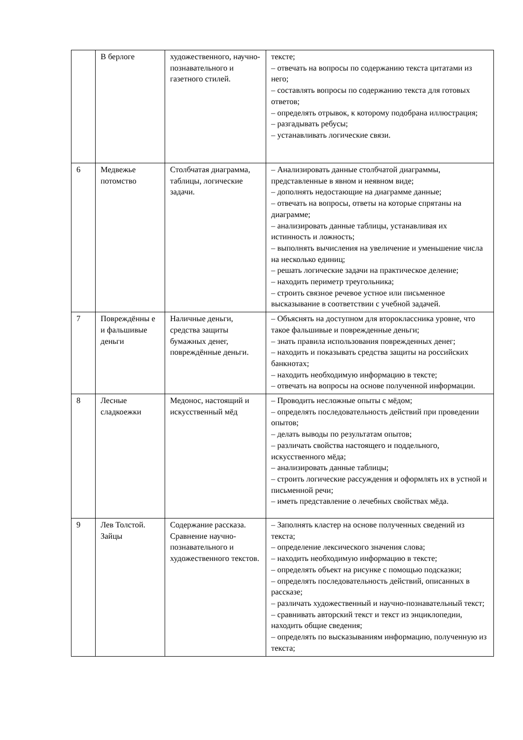| | В берлоге | художественного, научно-познавательного и газетного стилей. | тексте; – отвечать на вопросы по содержанию текста цитатами из него; – составлять вопросы по содержанию текста для готовых ответов; – определять отрывок, к которому подобрана иллюстрация; – разгадывать ребусы; – устанавливать логические связи. |
| 6 | Медвежье потомство | Столбчатая диаграмма, таблицы, логические задачи. | – Анализировать данные столбчатой диаграммы, представленные в явном и неявном виде; – дополнять недостающие на диаграмме данные; – отвечать на вопросы, ответы на которые спрятаны на диаграмме; – анализировать данные таблицы, устанавливая их истинность и ложность; – выполнять вычисления на увеличение и уменьшение числа на несколько единиц; – решать логические задачи на практическое деление; – находить периметр треугольника; – строить связное речевое устное или письменное высказывание в соответствии с учебной задачей. |
| 7 | Повреждённы е и фальшивые деньги | Наличные деньги, средства защиты бумажных денег, повреждённые деньги. | – Объяснять на доступном для второклассника уровне, что такое фальшивые и поврежденные деньги; – знать правила использования поврежденных денег; – находить и показывать средства защиты на российских банкнотах; – находить необходимую информацию в тексте; – отвечать на вопросы на основе полученной информации. |
| 8 | Лесные сладкоежки | Медонос, настоящий и искусственный мёд | – Проводить несложные опыты с мёдом; – определять последовательность действий при проведении опытов; – делать выводы по результатам опытов; – различать свойства настоящего и поддельного, искусственного мёда; – анализировать данные таблицы; – строить логические рассуждения и оформлять их в устной и письменной речи; – иметь представление о лечебных свойствах мёда. |
| 9 | Лев Толстой. Зайцы | Содержание рассказа. Сравнение научно-познавательного и художественного текстов. | – Заполнять кластер на основе полученных сведений из текста; – определение лексического значения слова; – находить необходимую информацию в тексте; – определять объект на рисунке с помощью подсказки; – определять последовательность действий, описанных в рассказе; – различать художественный и научно-познавательный текст; – сравнивать авторский текст и текст из энциклопедии, находить общие сведения; – определять по высказываниям информацию, полученную из текста; |